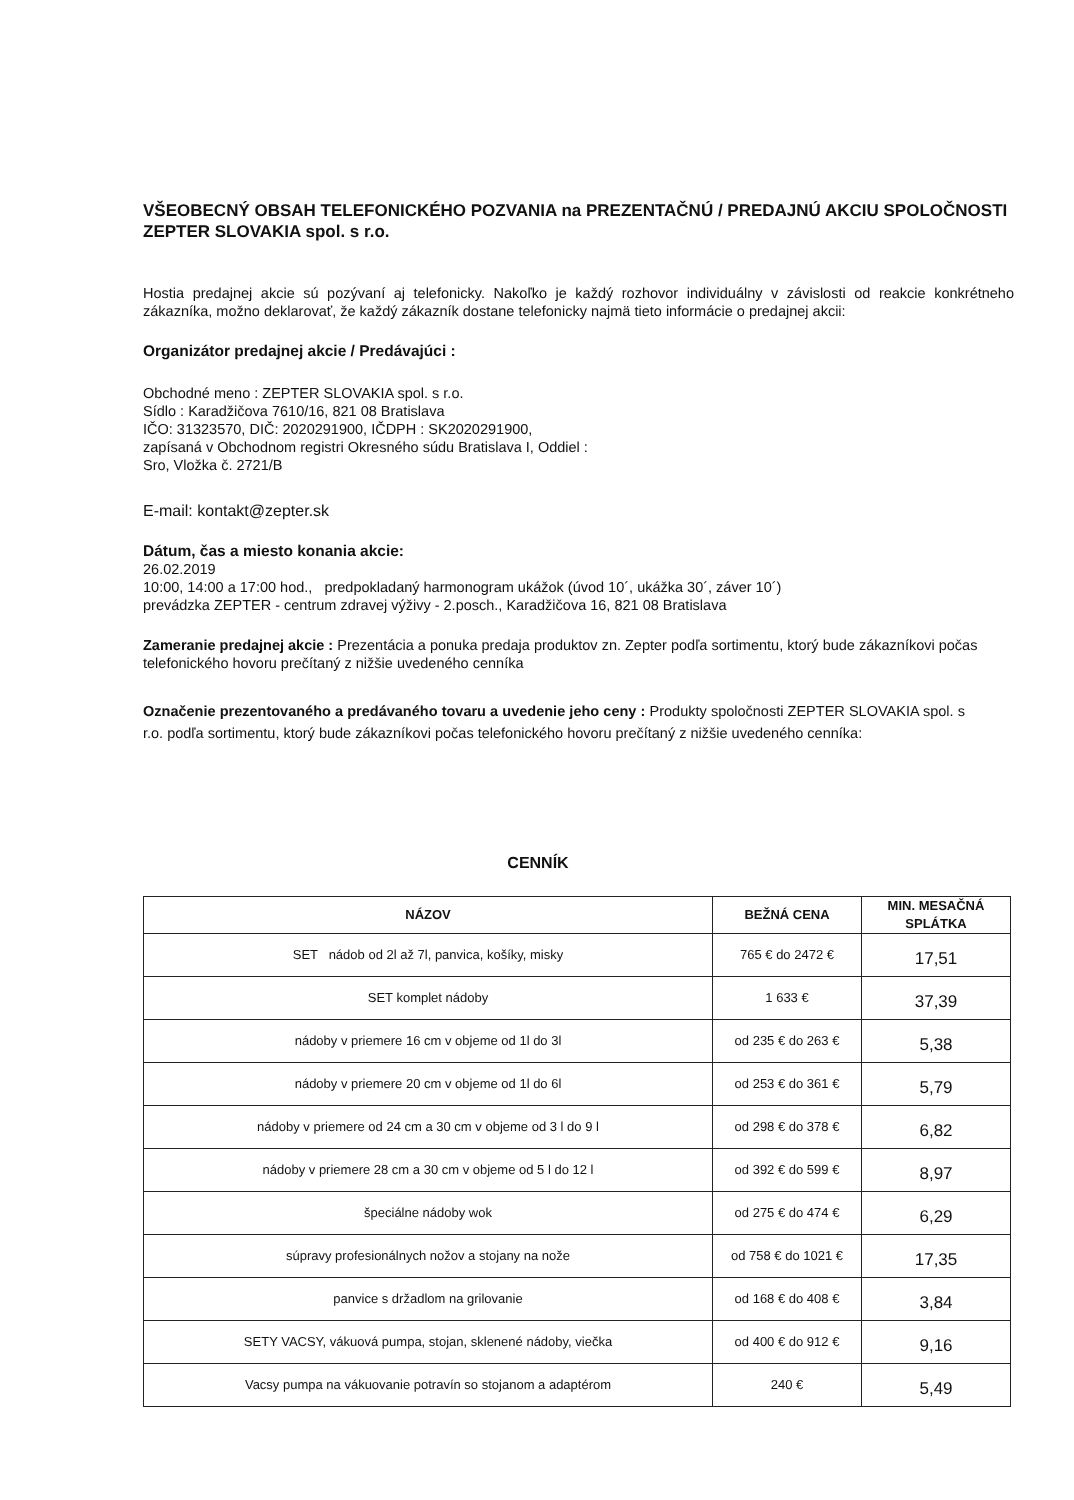VŠEOBECNÝ OBSAH TELEFONICKÉHO POZVANIA na PREZENTAČNÚ / PREDAJNÚ AKCIU SPOLOČNOSTI ZEPTER SLOVAKIA spol. s r.o.
Hostia predajnej akcie sú pozývaní aj telefonicky. Nakoľko je každý rozhovor individuálny v závislosti od reakcie konkrétneho zákazníka, možno deklarovať, že každý zákazník dostane telefonicky najmä tieto informácie o predajnej akcii:
Organizátor predajnej akcie / Predávajúci :
Obchodné meno : ZEPTER SLOVAKIA spol. s r.o.
Sídlo : Karadžičova 7610/16, 821 08 Bratislava
IČO: 31323570, DIČ: 2020291900, IČDPH : SK2020291900,
zapísaná v Obchodnom registri Okresného súdu Bratislava I, Oddiel :
Sro, Vložka č. 2721/B
E-mail: kontakt@zepter.sk
Dátum, čas a miesto konania akcie:
26.02.2019
10:00, 14:00 a 17:00 hod., predpokladaný harmonogram ukážok (úvod 10´, ukážka 30´, záver 10´)
prevádzka ZEPTER - centrum zdravej výživy - 2.posch., Karadžičova 16, 821 08 Bratislava
Zameranie predajnej akcie : Prezentácia a ponuka predaja produktov zn. Zepter podľa sortimentu, ktorý bude zákazníkovi počas telefonického hovoru prečítaný z nižšie uvedeného cenníka
Označenie prezentovaného a predávaného tovaru a uvedenie jeho ceny : Produkty spoločnosti ZEPTER SLOVAKIA spol. s r.o. podľa sortimentu, ktorý bude zákazníkovi počas telefonického hovoru prečítaný z nižšie uvedeného cenníka:
CENNÍK
| NÁZOV | BEŽNÁ CENA | MIN. MESAČNÁ SPLÁTKA |
| --- | --- | --- |
| SET nádob od 2l až 7l, panvica, košíky, misky | 765 € do 2472 € | 17,51 |
| SET komplet nádoby | 1 633 € | 37,39 |
| nádoby v priemere 16 cm v objeme od 1l do 3l | od 235 € do 263 € | 5,38 |
| nádoby v priemere 20 cm v objeme od 1l do 6l | od 253 € do 361 € | 5,79 |
| nádoby v priemere od 24 cm a 30 cm v objeme od 3 l do 9 l | od 298 € do 378 € | 6,82 |
| nádoby v priemere 28 cm a 30 cm v objeme od 5 l do 12 l | od 392 € do 599 € | 8,97 |
| špeciálne nádoby wok | od 275 € do 474 € | 6,29 |
| súpravy profesionálnych nožov a stojany na nože | od 758 € do 1021 € | 17,35 |
| panvice s držadlom na grilovanie | od 168 € do 408 € | 3,84 |
| SETY VACSY, vákuová pumpa, stojan, sklenené nádoby, viečka | od 400 € do 912 € | 9,16 |
| Vacsy pumpa na vákuovanie potravín so stojanom a adaptérom | 240 € | 5,49 |